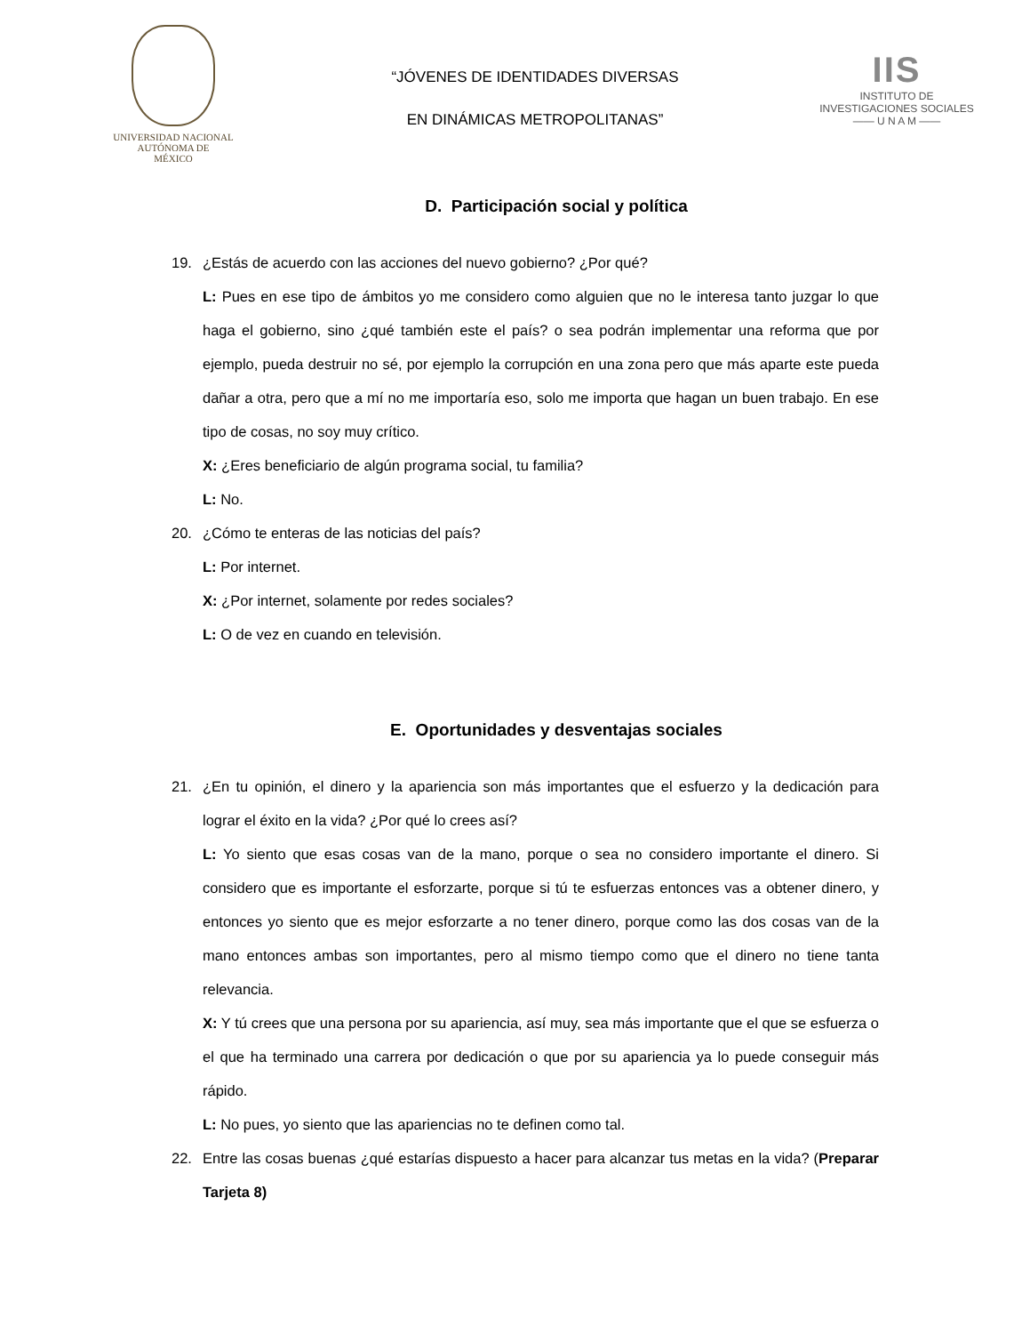UNIVERSIDAD NACIONAL
AUTÓNOMA DE
MÉXICO
“JÓVENES DE IDENTIDADES DIVERSAS
EN DINÁMICAS METROPOLITANAS”
IIS
INSTITUTO DE INVESTIGACIONES SOCIALES
—— U N A M ——
D. Participación social y política
19. ¿Estás de acuerdo con las acciones del nuevo gobierno? ¿Por qué?
L: Pues en ese tipo de ámbitos yo me considero como alguien que no le interesa tanto juzgar lo que haga el gobierno, sino ¿qué también este el país? o sea podrán implementar una reforma que por ejemplo, pueda destruir no sé, por ejemplo la corrupción en una zona pero que más aparte este pueda dañar a otra, pero que a mí no me importaría eso, solo me importa que hagan un buen trabajo. En ese tipo de cosas, no soy muy crítico.
X: ¿Eres beneficiario de algún programa social, tu familia?
L: No.
20. ¿Cómo te enteras de las noticias del país?
L: Por internet.
X: ¿Por internet, solamente por redes sociales?
L: O de vez en cuando en televisión.
E. Oportunidades y desventajas sociales
21. ¿En tu opinión, el dinero y la apariencia son más importantes que el esfuerzo y la dedicación para lograr el éxito en la vida? ¿Por qué lo crees así?
L: Yo siento que esas cosas van de la mano, porque o sea no considero importante el dinero. Si considero que es importante el esforzarte, porque si tú te esfuerzas entonces vas a obtener dinero, y entonces yo siento que es mejor esforzarte a no tener dinero, porque como las dos cosas van de la mano entonces ambas son importantes, pero al mismo tiempo como que el dinero no tiene tanta relevancia.
X: Y tú crees que una persona por su apariencia, así muy, sea más importante que el que se esfuerza o el que ha terminado una carrera por dedicación o que por su apariencia ya lo puede conseguir más rápido.
L: No pues, yo siento que las apariencias no te definen como tal.
22. Entre las cosas buenas ¿qué estarías dispuesto a hacer para alcanzar tus metas en la vida? (Preparar Tarjeta 8)